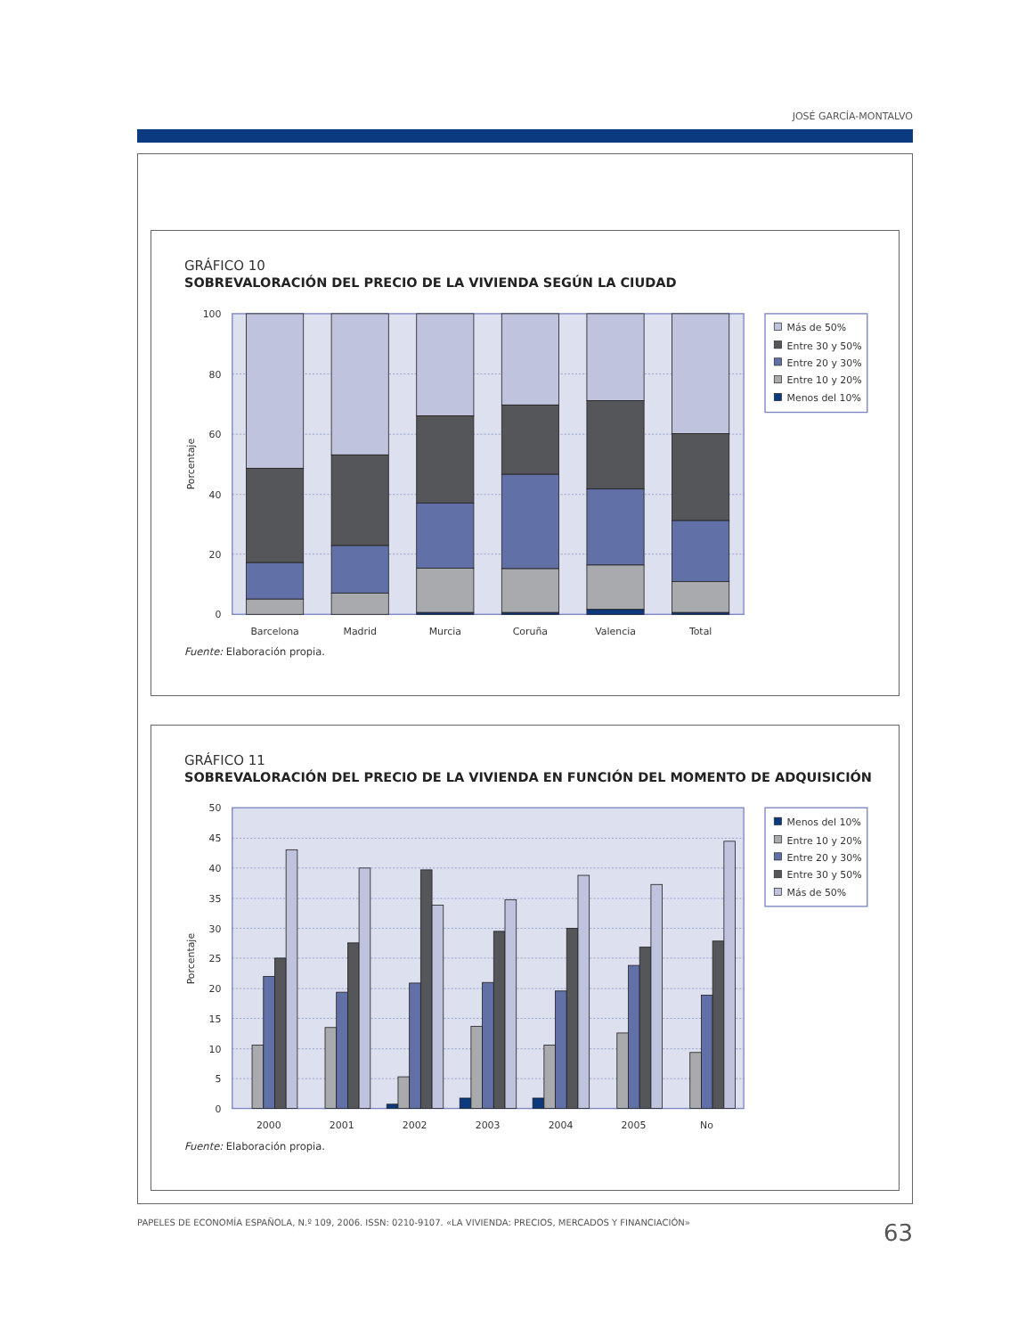JOSÉ GARCÍA-MONTALVO
GRÁFICO 10
SOBREVALORACIÓN DEL PRECIO DE LA VIVIENDA SEGÚN LA CIUDAD
100
80
60
40
20
0
Porcentaje
Barcelona
Madrid
Murcia
Coruña
Valencia
Total
Más de 50%
Entre 30 y 50%
Entre 20 y 30%
Entre 10 y 20%
Menos del 10%
Fuente: Elaboración propia.
GRÁFICO 11
SOBREVALORACIÓN DEL PRECIO DE LA VIVIENDA EN FUNCIÓN DEL MOMENTO DE ADQUISICIÓN
50
45
40
35
30
25
20
15
10
5
0
Porcentaje
2000
2001
2002
2003
2004
2005
No
Menos del 10%
Entre 10 y 20%
Entre 20 y 30%
Entre 30 y 50%
Más de 50%
Fuente: Elaboración propia.
PAPELES DE ECONOMÍA ESPAÑOLA, N.º 109, 2006. ISSN: 0210-9107. «LA VIVIENDA: PRECIOS, MERCADOS Y FINANCIACIÓN»
63